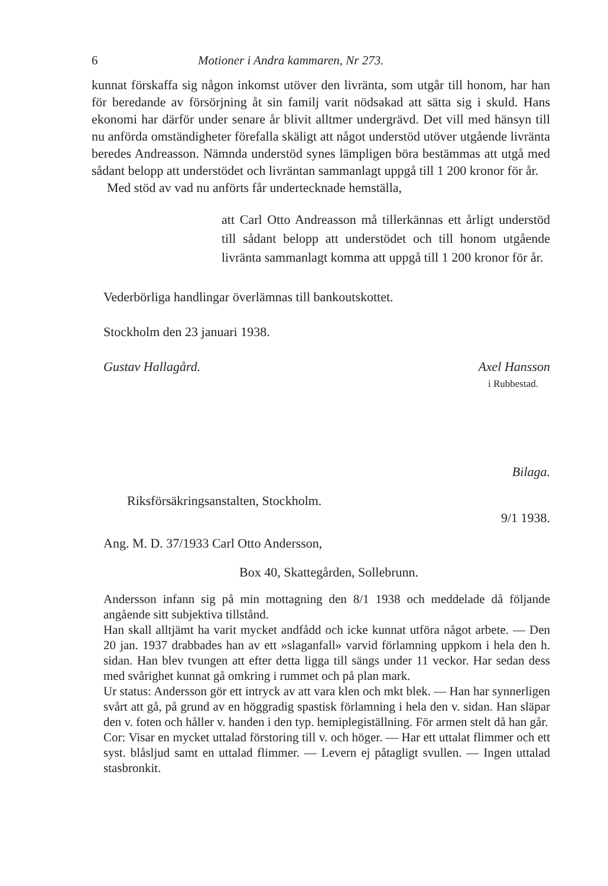6 Motioner i Andra kammaren, Nr 273.
kunnat förskaffa sig någon inkomst utöver den livränta, som utgår till honom, har han för beredande av försörjning åt sin familj varit nödsakad att sätta sig i skuld. Hans ekonomi har därför under senare år blivit alltmer undergrävd. Det vill med hänsyn till nu anförda omständigheter förefalla skäligt att något understöd utöver utgående livränta beredes Andreasson. Nämnda understöd synes lämpligen böra bestämmas att utgå med sådant belopp att understödet och livräntan sammanlagt uppgå till 1 200 kronor för år.
Med stöd av vad nu anförts får undertecknade hemställa,
att Carl Otto Andreasson må tillerkännas ett årligt understöd till sådant belopp att understödet och till honom utgående livränta sammanlagt komma att uppgå till 1 200 kronor för år.
Vederbörliga handlingar överlämnas till bankoutskottet.
Stockholm den 23 januari 1938.
Gustav Hallagård. Axel Hansson
i Rubbestad.
Bilaga.
Riksförsäkringsanstalten, Stockholm.
9/1 1938.
Ang. M. D. 37/1933 Carl Otto Andersson,
Box 40, Skattegården, Sollebrunn.
Andersson infann sig på min mottagning den 8/1 1938 och meddelade då följande angående sitt subjektiva tillstånd.
Han skall alltjämt ha varit mycket andfådd och icke kunnat utföra något arbete. — Den 20 jan. 1937 drabbades han av ett »slaganfall» varvid förlamning uppkom i hela den h. sidan. Han blev tvungen att efter detta ligga till sängs under 11 veckor. Har sedan dess med svårighet kunnat gå omkring i rummet och på plan mark.
Ur status: Andersson gör ett intryck av att vara klen och mkt blek. — Han har synnerligen svårt att gå, på grund av en höggradig spastisk förlamning i hela den v. sidan. Han släpar den v. foten och håller v. handen i den typ. hemiplegiställning. För armen stelt då han går.
Cor: Visar en mycket uttalad förstoring till v. och höger. — Har ett uttalat flimmer och ett syst. blåsljud samt en uttalad flimmer. — Levern ej påtagligt svullen. — Ingen uttalad stasbronkit.